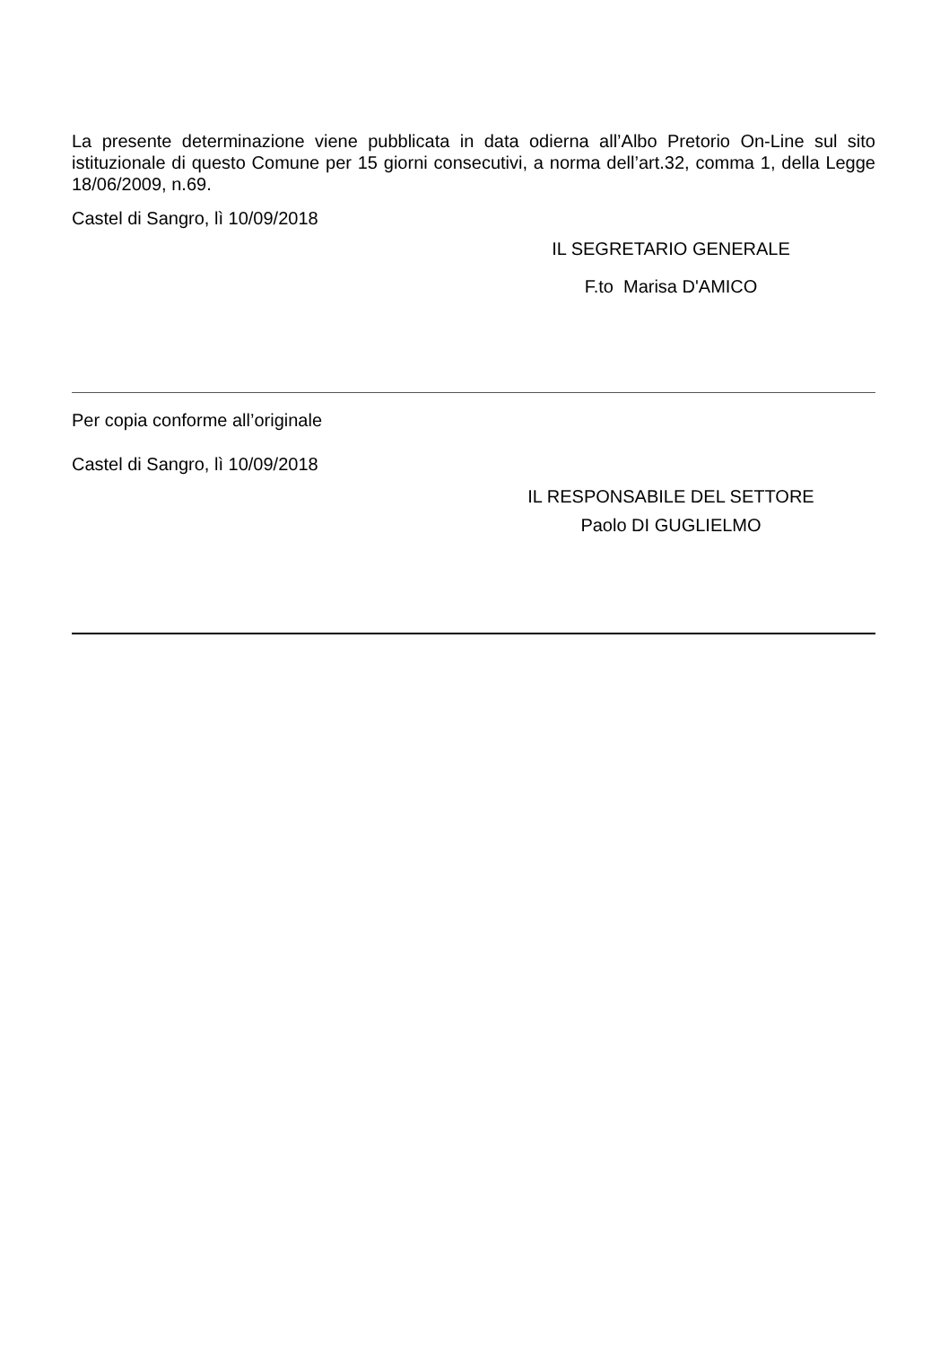La presente determinazione viene pubblicata in data odierna all’Albo Pretorio On-Line sul sito istituzionale di questo Comune per 15 giorni consecutivi, a norma dell’art.32, comma 1, della Legge 18/06/2009, n.69.
Castel di Sangro, lì 10/09/2018
IL SEGRETARIO GENERALE
F.to Marisa D'AMICO
Per copia conforme all’originale
Castel di Sangro, lì 10/09/2018
IL RESPONSABILE DEL SETTORE
Paolo DI GUGLIELMO